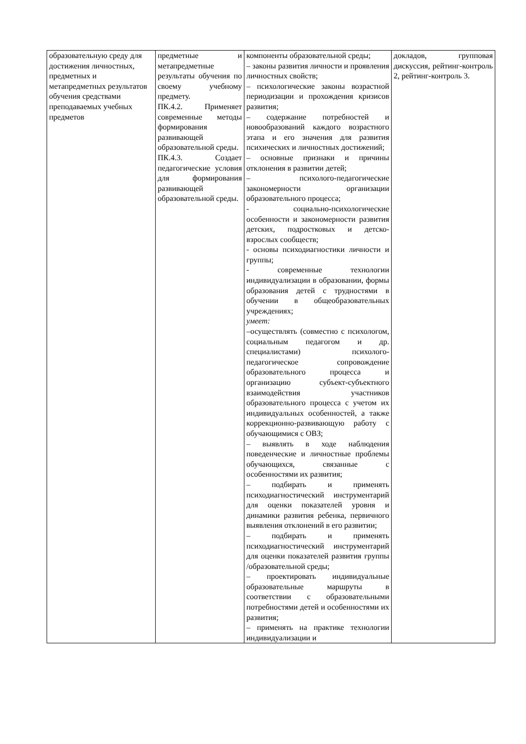| образовательную среду для достижения личностных, предметных и метапредметных результатов обучения средствами преподаваемых учебных предметов | предметные и метапредметные результаты обучения по своему учебному предмету. ПК.4.2. Применяет современные методы формирования развивающей образовательной среды. ПК.4.3. Создает педагогические условия для формирования развивающей образовательной среды. | компоненты образовательной среды; – законы развития личности и проявления личностных свойств; – психологические законы возрастной периодизации и прохождения кризисов развития; – содержание потребностей и новообразований каждого возрастного этапа и его значения для развития психических и личностных достижений; – основные признаки и причины отклонения в развитии детей; – психолого-педагогические закономерности организации образовательного процесса; - социально-психологические особенности и закономерности развития детских, подростковых и детско-взрослых сообществ; - основы психодиагностики личности и группы; - современные технологии индивидуализации в образовании, формы образования детей с трудностями в обучении в общеобразовательных учреждениях; умеет: –осуществлять (совместно с психологом, социальным педагогом и др. специалистами) психолого-педагогическое сопровождение образовательного процесса и организацию субъект-субъектного взаимодействия участников образовательного процесса с учетом их индивидуальных особенностей, а также коррекционно-развивающую работу с обучающимися с ОВЗ; – выявлять в ходе наблюдения поведенческие и личностные проблемы обучающихся, связанные с особенностями их развития; – подбирать и применять психодиагностический инструментарий для оценки показателей уровня и динамики развития ребенка, первичного выявления отклонений в его развитии; – подбирать и применять психодиагностический инструментарий для оценки показателей развития группы /образовательной среды; – проектировать индивидуальные образовательные маршруты в соответствии с образовательными потребностями детей и особенностями их развития; – применять на практике технологии индивидуализации и | докладов, групповая дискуссия, рейтинг-контроль 2, рейтинг-контроль 3. |